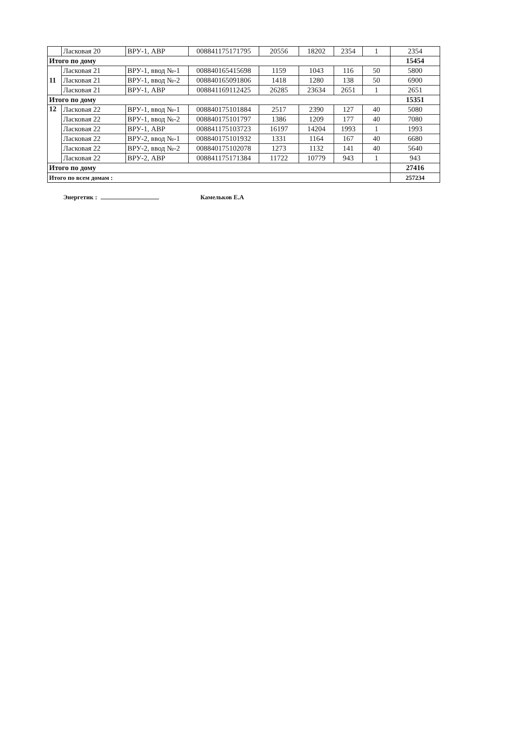| | Ласковая 20 | ВРУ-1, АВР | 008841175171795 | 20556 | 18202 | 2354 | 1 | 2354 |
| Итого по дому | | | | | | | | 15454 |
| 11 | Ласковая 21 | ВРУ-1, ввод №-1 | 008840165415698 | 1159 | 1043 | 116 | 50 | 5800 |
| | Ласковая 21 | ВРУ-1, ввод №-2 | 008840165091806 | 1418 | 1280 | 138 | 50 | 6900 |
| | Ласковая 21 | ВРУ-1, АВР | 008841169112425 | 26285 | 23634 | 2651 | 1 | 2651 |
| Итого по дому | | | | | | | | 15351 |
| 12 | Ласковая 22 | ВРУ-1, ввод №-1 | 008840175101884 | 2517 | 2390 | 127 | 40 | 5080 |
| | Ласковая 22 | ВРУ-1, ввод №-2 | 008840175101797 | 1386 | 1209 | 177 | 40 | 7080 |
| | Ласковая 22 | ВРУ-1, АВР | 008841175103723 | 16197 | 14204 | 1993 | 1 | 1993 |
| | Ласковая 22 | ВРУ-2, ввод №-1 | 008840175101932 | 1331 | 1164 | 167 | 40 | 6680 |
| | Ласковая 22 | ВРУ-2, ввод №-2 | 008840175102078 | 1273 | 1132 | 141 | 40 | 5640 |
| | Ласковая 22 | ВРУ-2, АВР | 008841175171384 | 11722 | 10779 | 943 | 1 | 943 |
| Итого по дому | | | | | | | | 27416 |
| Итого по всем домам : | | | | | | | | 257234 |
Энергетик : Камельков Е.А